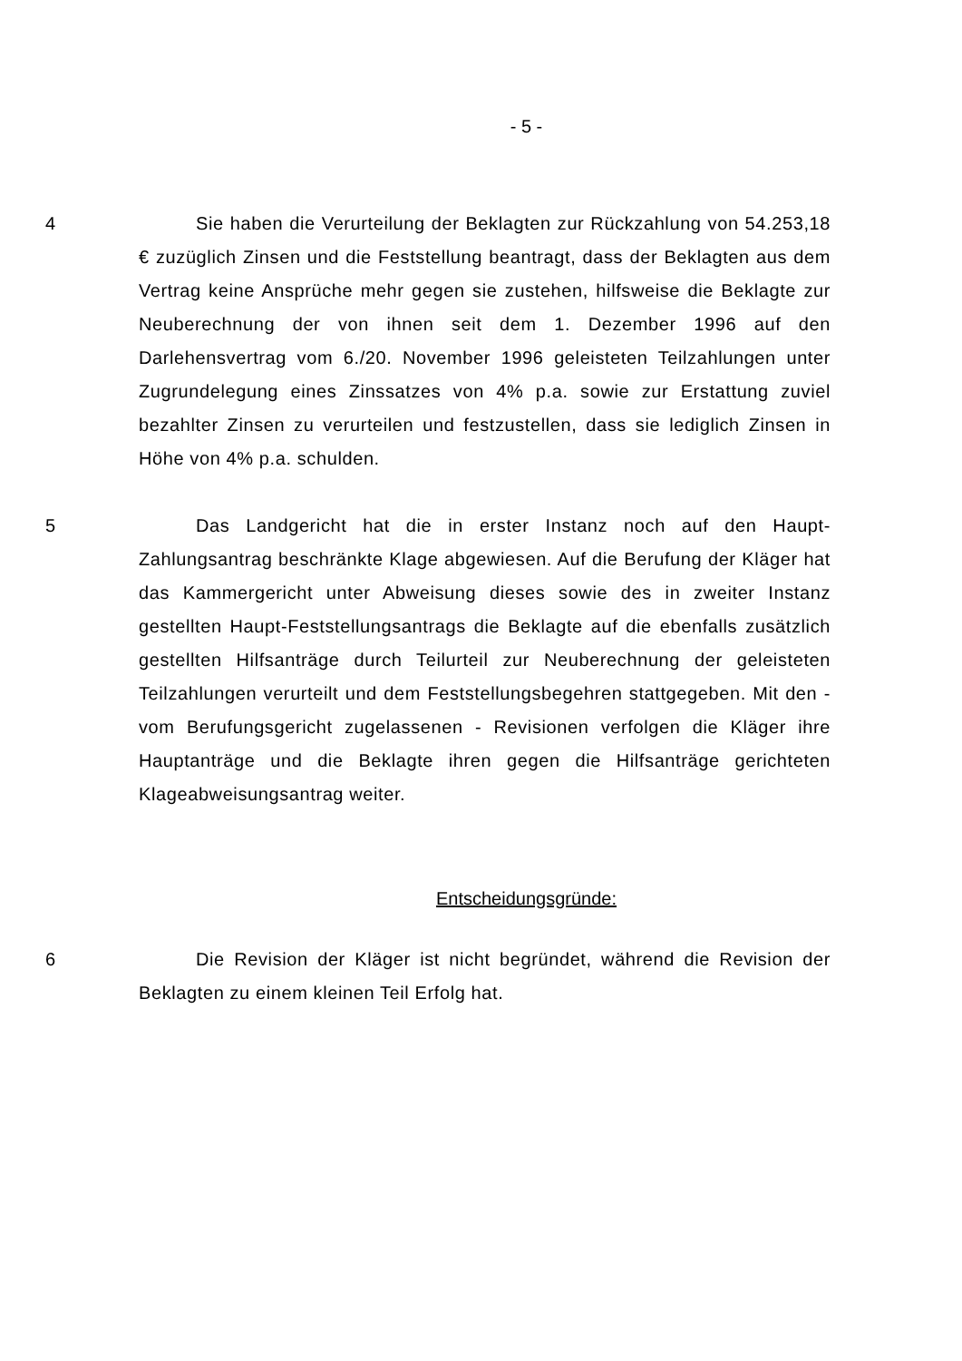- 5 -
4 Sie haben die Verurteilung der Beklagten zur Rückzahlung von 54.253,18 € zuzüglich Zinsen und die Feststellung beantragt, dass der Beklagten aus dem Vertrag keine Ansprüche mehr gegen sie zustehen, hilfsweise die Beklagte zur Neuberechnung der von ihnen seit dem 1. Dezember 1996 auf den Darlehensvertrag vom 6./20. November 1996 geleisteten Teilzahlungen unter Zugrundelegung eines Zinssatzes von 4% p.a. sowie zur Erstattung zuviel bezahlter Zinsen zu verurteilen und festzustellen, dass sie lediglich Zinsen in Höhe von 4% p.a. schulden.
5 Das Landgericht hat die in erster Instanz noch auf den Haupt-Zahlungsantrag beschränkte Klage abgewiesen. Auf die Berufung der Kläger hat das Kammergericht unter Abweisung dieses sowie des in zweiter Instanz gestellten Haupt-Feststellungsantrags die Beklagte auf die ebenfalls zusätzlich gestellten Hilfsanträge durch Teilurteil zur Neuberechnung der geleisteten Teilzahlungen verurteilt und dem Feststellungsbegehren stattgegeben. Mit den - vom Berufungsgericht zugelassenen - Revisionen verfolgen die Kläger ihre Hauptanträge und die Beklagte ihren gegen die Hilfsanträge gerichteten Klageabweisungsantrag weiter.
Entscheidungsgründe:
6 Die Revision der Kläger ist nicht begründet, während die Revision der Beklagten zu einem kleinen Teil Erfolg hat.